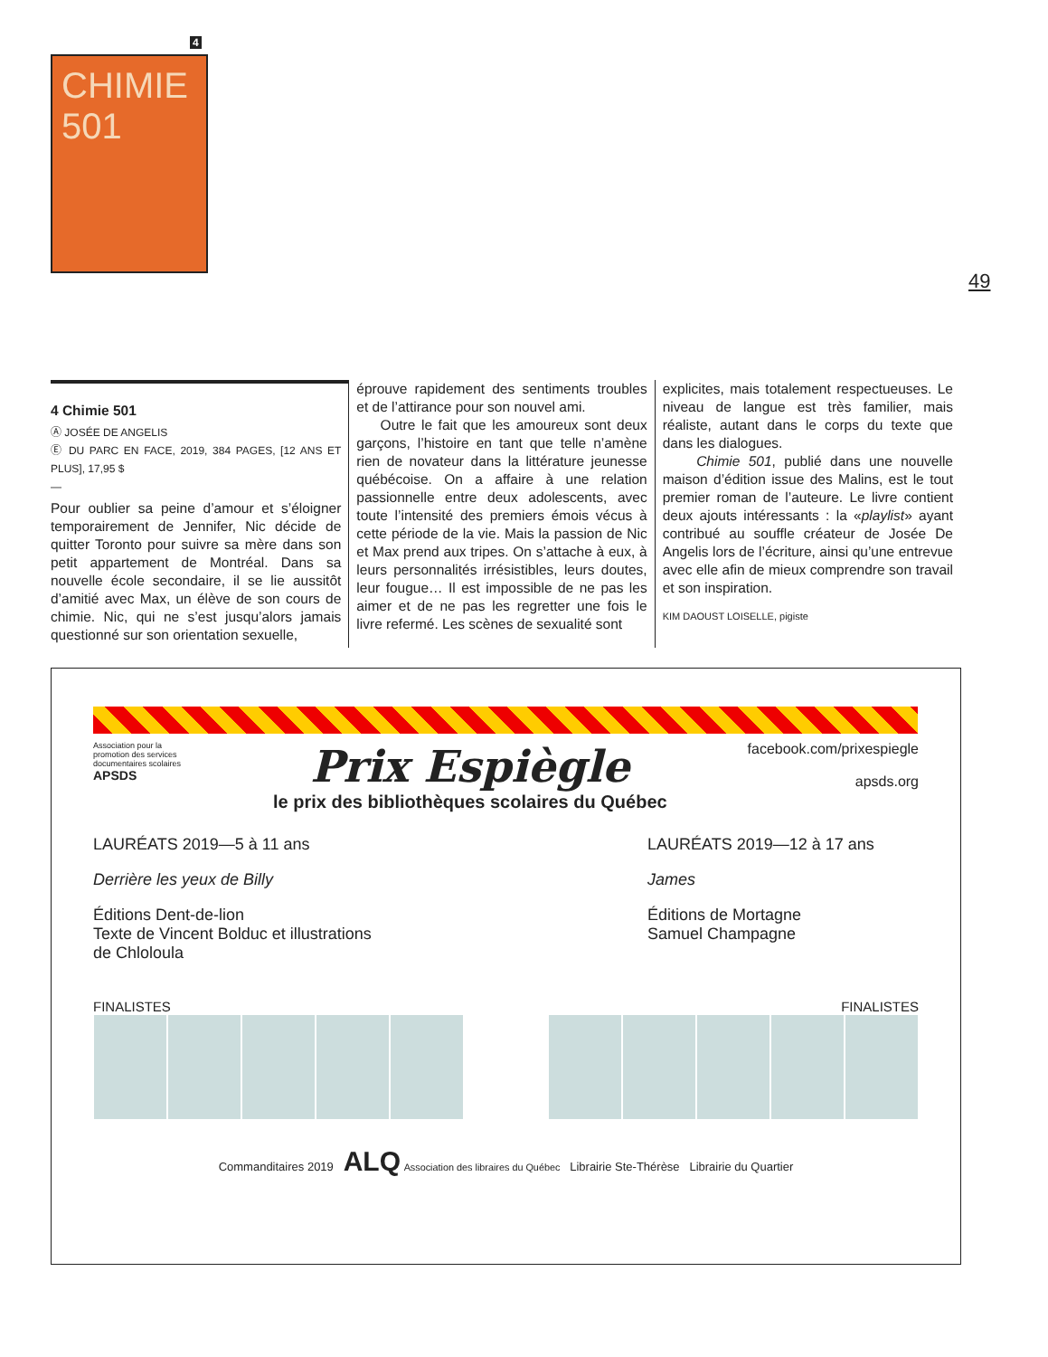4
CHIMIE 501
49
4 Chimie 501
Ⓐ JOSÉE DE ANGELIS
Ⓔ DU PARC EN FACE, 2019, 384 PAGES, [12 ANS ET PLUS], 17,95 $
—
Pour oublier sa peine d’amour et s’éloigner temporairement de Jennifer, Nic décide de quitter Toronto pour suivre sa mère dans son petit appartement de Montréal. Dans sa nouvelle école secondaire, il se lie aussitôt d’amitié avec Max, un élève de son cours de chimie. Nic, qui ne s’est jusqu’alors jamais questionné sur son orientation sexuelle,
éprouve rapidement des sentiments troubles et de l’attirance pour son nouvel ami.
Outre le fait que les amoureux sont deux garçons, l’histoire en tant que telle n’amène rien de novateur dans la littérature jeunesse québécoise. On a affaire à une relation passionnelle entre deux adolescents, avec toute l’intensité des premiers émois vécus à cette période de la vie. Mais la passion de Nic et Max prend aux tripes. On s’attache à eux, à leurs personnalités irrésistibles, leurs doutes, leur fougue… Il est impossible de ne pas les aimer et de ne pas les regretter une fois le livre refermé. Les scènes de sexualité sont
explicites, mais totalement respectueuses. Le niveau de langue est très familier, mais réaliste, autant dans le corps du texte que dans les dialogues.
Chimie 501, publié dans une nouvelle maison d’édition issue des Malins, est le tout premier roman de l’auteure. Le livre contient deux ajouts intéressants : la «playlist» ayant contribué au souffle créateur de Josée De Angelis lors de l’écriture, ainsi qu’une entrevue avec elle afin de mieux comprendre son travail et son inspiration.
KIM DAOUST LOISELLE, pigiste
Association pour la promotion des services documentaires scolaires
APSDS
Prix Espiègle
le prix des bibliothèques scolaires du Québec
facebook.com/prixespiegle
apsds.org
LAURÉATS 2019—5 à 11 ans
Derrière les yeux de Billy
Éditions Dent-de-lion
Texte de Vincent Bolduc et illustrations de Chloloula
LAURÉATS 2019—12 à 17 ans
James
Éditions de Mortagne
Samuel Champagne
FINALISTES FINALISTES
Commanditaires 2019 ALQ Association des libraires du Québec Librairie Ste-Thérèse Librairie du Quartier